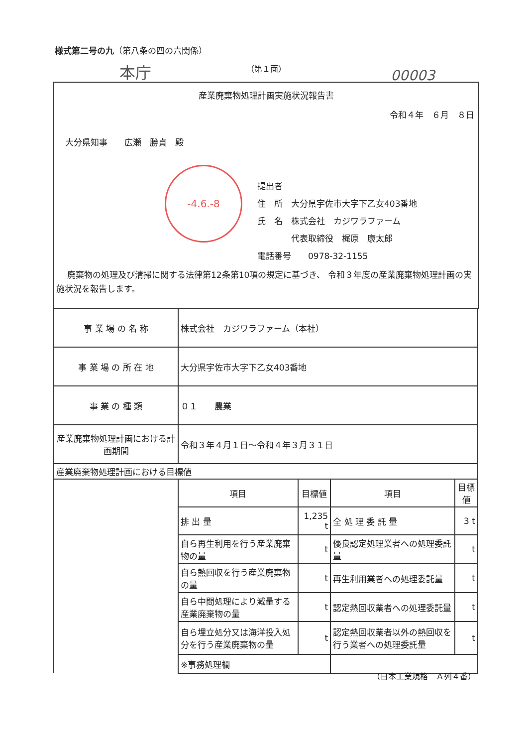様式第二号の九（第八条の四の六関係）
本庁 （第１面）
00003
産業廃棄物処理計画実施状況報告書
令和４年　６月　８日
大分県知事　　広瀬　勝貞　殿
-4.6.-8
提出者
住　所　大分県宇佐市大字下乙女403番地
氏　名　株式会社　カジワラファーム
　　　　代表取締役　梶原　康太郎
電話番号　　0978-32-1155
廃棄物の処理及び清掃に関する法律第12条第10項の規定に基づき、 令和３年度の産業廃棄物処理計画の実施状況を報告します。
| 事 業 場 の 名 称 | 株式会社 カジワラファーム（本社） | | | |
| 事 業 場 の 所 在 地 | 大分県宇佐市大字下乙女403番地 | | | |
| 事 業 の 種 類 | ０１ 農業 | | | |
| 産業廃棄物処理計画における計画期間 | 令和３年４月１日～令和４年３月３１日 | | | |
| 産業廃棄物処理計画における目標値 | | | | |
| | 項目 | 目標値 | 項目 | 目標値 |
| | 排 出 量 | 1,235 t | 全 処 理 委 託 量 | 3 t |
| | 自ら再生利用を行う産業廃棄物の量 | t | 優良認定処理業者への処理委託量 | t |
| | 自ら熱回収を行う産業廃棄物の量 | t | 再生利用業者への処理委託量 | t |
| | 自ら中間処理により減量する産業廃棄物の量 | t | 認定熱回収業者への処理委託量 | t |
| | 自ら埋立処分又は海洋投入処分を行う産業廃棄物の量 | t | 認定熱回収業者以外の熱回収を行う業者への処理委託量 | t |
| | ※事務処理欄 | | | |
（日本工業規格　Ａ列４番）